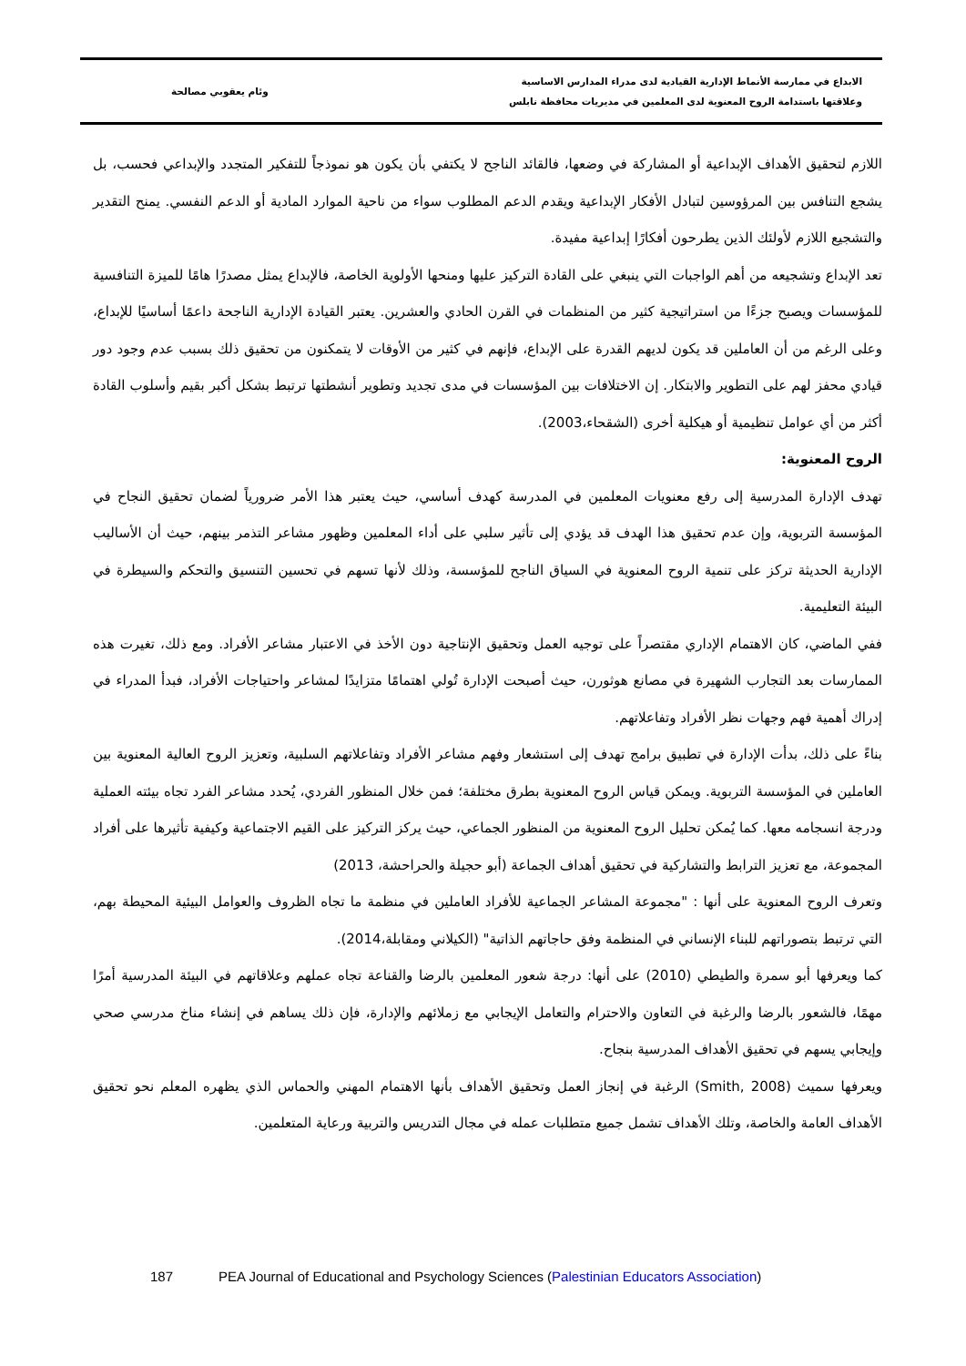الابداع في ممارسة الأنماط الإدارية القيادية لدى مدراء المدارس الاساسية
وعلاقتها باستدامة الروح المعنوية لدى المعلمين في مديريات محافظة نابلس
وئام يعقوبي مصالحة
اللازم لتحقيق الأهداف الإبداعية أو المشاركة في وضعها، فالقائد الناجح لا يكتفي بأن يكون هو نموذجاً للتفكير المتجدد والإبداعي فحسب، بل يشجع التنافس بين المرؤوسين لتبادل الأفكار الإبداعية ويقدم الدعم المطلوب سواء من ناحية الموارد المادية أو الدعم النفسي. يمنح التقدير والتشجيع اللازم لأولئك الذين يطرحون أفكارًا إبداعية مفيدة.
تعد الإبداع وتشجيعه من أهم الواجبات التي ينبغي على القادة التركيز عليها ومنحها الأولوية الخاصة، فالإبداع يمثل مصدرًا هامًا للميزة التنافسية للمؤسسات ويصبح جزءًا من استراتيجية كثير من المنظمات في القرن الحادي والعشرين. يعتبر القيادة الإدارية الناجحة داعمًا أساسيًا للإبداع، وعلى الرغم من أن العاملين قد يكون لديهم القدرة على الإبداع، فإنهم في كثير من الأوقات لا يتمكنون من تحقيق ذلك بسبب عدم وجود دور قيادي محفز لهم على التطوير والابتكار. إن الاختلافات بين المؤسسات في مدى تجديد وتطوير أنشطتها ترتبط بشكل أكبر بقيم وأسلوب القادة أكثر من أي عوامل تنظيمية أو هيكلية أخرى (الشقحاء،2003).
الروح المعنوية:
تهدف الإدارة المدرسية إلى رفع معنويات المعلمين في المدرسة كهدف أساسي، حيث يعتبر هذا الأمر ضرورياً لضمان تحقيق النجاح في المؤسسة التربوية، وإن عدم تحقيق هذا الهدف قد يؤدي إلى تأثير سلبي على أداء المعلمين وظهور مشاعر التذمر بينهم، حيث أن الأساليب الإدارية الحديثة تركز على تنمية الروح المعنوية في السياق الناجح للمؤسسة، وذلك لأنها تسهم في تحسين التنسيق والتحكم والسيطرة في البيئة التعليمية.
ففي الماضي، كان الاهتمام الإداري مقتصراً على توجيه العمل وتحقيق الإنتاجية دون الأخذ في الاعتبار مشاعر الأفراد. ومع ذلك، تغيرت هذه الممارسات بعد التجارب الشهيرة في مصانع هوثورن، حيث أصبحت الإدارة تُولي اهتمامًا متزايدًا لمشاعر واحتياجات الأفراد، فبدأ المدراء في إدراك أهمية فهم وجهات نظر الأفراد وتفاعلاتهم.
بناءً على ذلك، بدأت الإدارة في تطبيق برامج تهدف إلى استشعار وفهم مشاعر الأفراد وتفاعلاتهم السلبية، وتعزيز الروح العالية المعنوية بين العاملين في المؤسسة التربوية. ويمكن قياس الروح المعنوية بطرق مختلفة؛ فمن خلال المنظور الفردي، يُحدد مشاعر الفرد تجاه بيئته العملية ودرجة انسجامه معها. كما يُمكن تحليل الروح المعنوية من المنظور الجماعي، حيث يركز التركيز على القيم الاجتماعية وكيفية تأثيرها على أفراد المجموعة، مع تعزيز الترابط والتشاركية في تحقيق أهداف الجماعة (أبو حجيلة والحراحشة، 2013)
وتعرف الروح المعنوية على أنها : "مجموعة المشاعر الجماعية للأفراد العاملين في منظمة ما تجاه الظروف والعوامل البيئية المحيطة بهم، التي ترتبط بتصوراتهم للبناء الإنساني في المنظمة وفق حاجاتهم الذاتية" (الكيلاني ومقابلة،2014).
كما ويعرفها أبو سمرة والطيطي (2010) على أنها: درجة شعور المعلمين بالرضا والقناعة تجاه عملهم وعلاقاتهم في البيئة المدرسية أمرًا مهمًا، فالشعور بالرضا والرغبة في التعاون والاحترام والتعامل الإيجابي مع زملائهم والإدارة، فإن ذلك يساهم في إنشاء مناخ مدرسي صحي وإيجابي يسهم في تحقيق الأهداف المدرسية بنجاح.
ويعرفها سميث (Smith, 2008) الرغبة في إنجاز العمل وتحقيق الأهداف بأنها الاهتمام المهني والحماس الذي يظهره المعلم نحو تحقيق الأهداف العامة والخاصة، وتلك الأهداف تشمل جميع متطلبات عمله في مجال التدريس والتربية ورعاية المتعلمين.
187 PEA Journal of Educational and Psychology Sciences (Palestinian Educators Association)